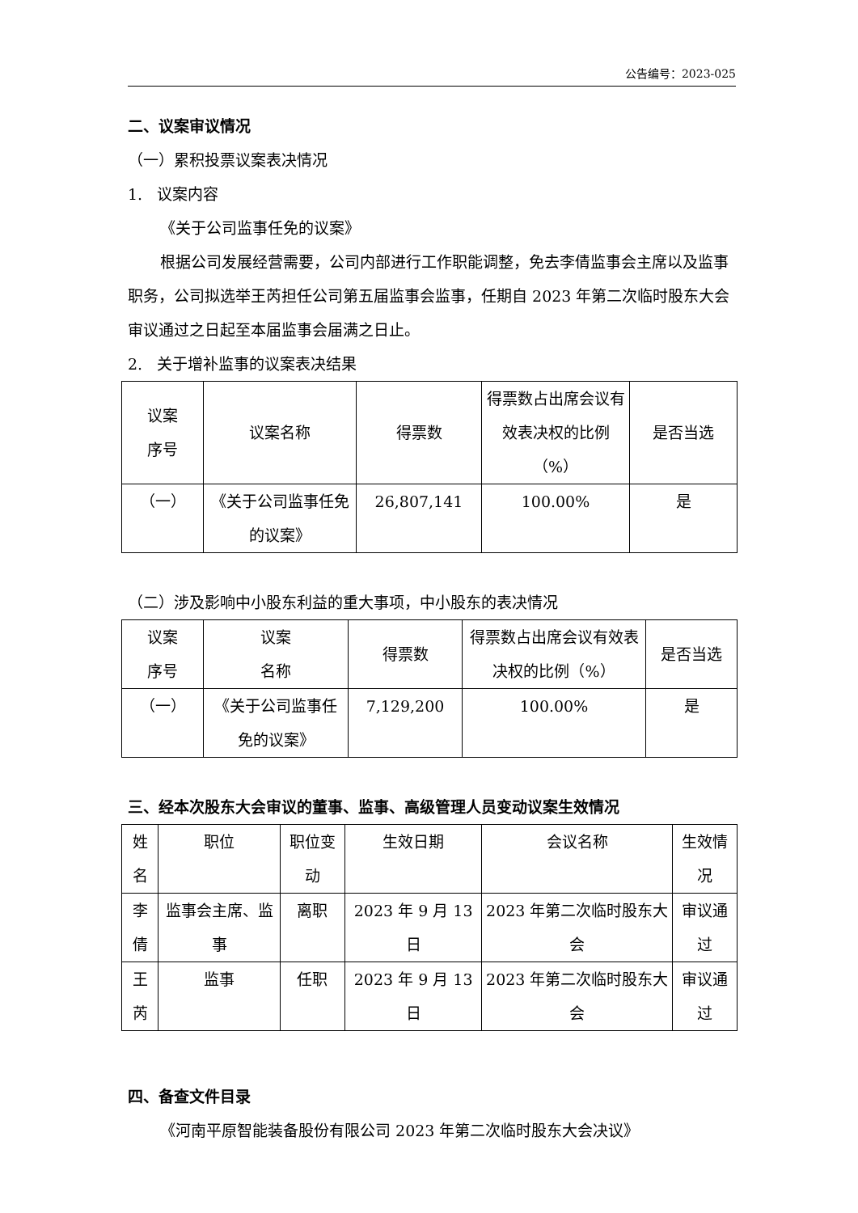公告编号：2023-025
二、议案审议情况
（一）累积投票议案表决情况
1. 议案内容
《关于公司监事任免的议案》
根据公司发展经营需要，公司内部进行工作职能调整，免去李倩监事会主席以及监事职务，公司拟选举王芮担任公司第五届监事会监事，任期自 2023 年第二次临时股东大会审议通过之日起至本届监事会届满之日止。
2. 关于增补监事的议案表决结果
| 议案 序号 | 议案名称 | 得票数 | 得票数占出席会议有效表决权的比例（%） | 是否当选 |
| （一） | 《关于公司监事任免的议案》 | 26,807,141 | 100.00% | 是 |
（二）涉及影响中小股东利益的重大事项，中小股东的表决情况
| 议案 序号 | 议案 名称 | 得票数 | 得票数占出席会议有效表决权的比例（%） | 是否当选 |
| （一） | 《关于公司监事任免的议案》 | 7,129,200 | 100.00% | 是 |
三、经本次股东大会审议的董事、监事、高级管理人员变动议案生效情况
| 姓名 | 职位 | 职位变动 | 生效日期 | 会议名称 | 生效情况 |
| 李倩 | 监事会主席、监事 | 离职 | 2023 年 9 月 13 日 | 2023 年第二次临时股东大会 | 审议通过 |
| 王芮 | 监事 | 任职 | 2023 年 9 月 13 日 | 2023 年第二次临时股东大会 | 审议通过 |
四、备查文件目录
《河南平原智能装备股份有限公司 2023 年第二次临时股东大会决议》